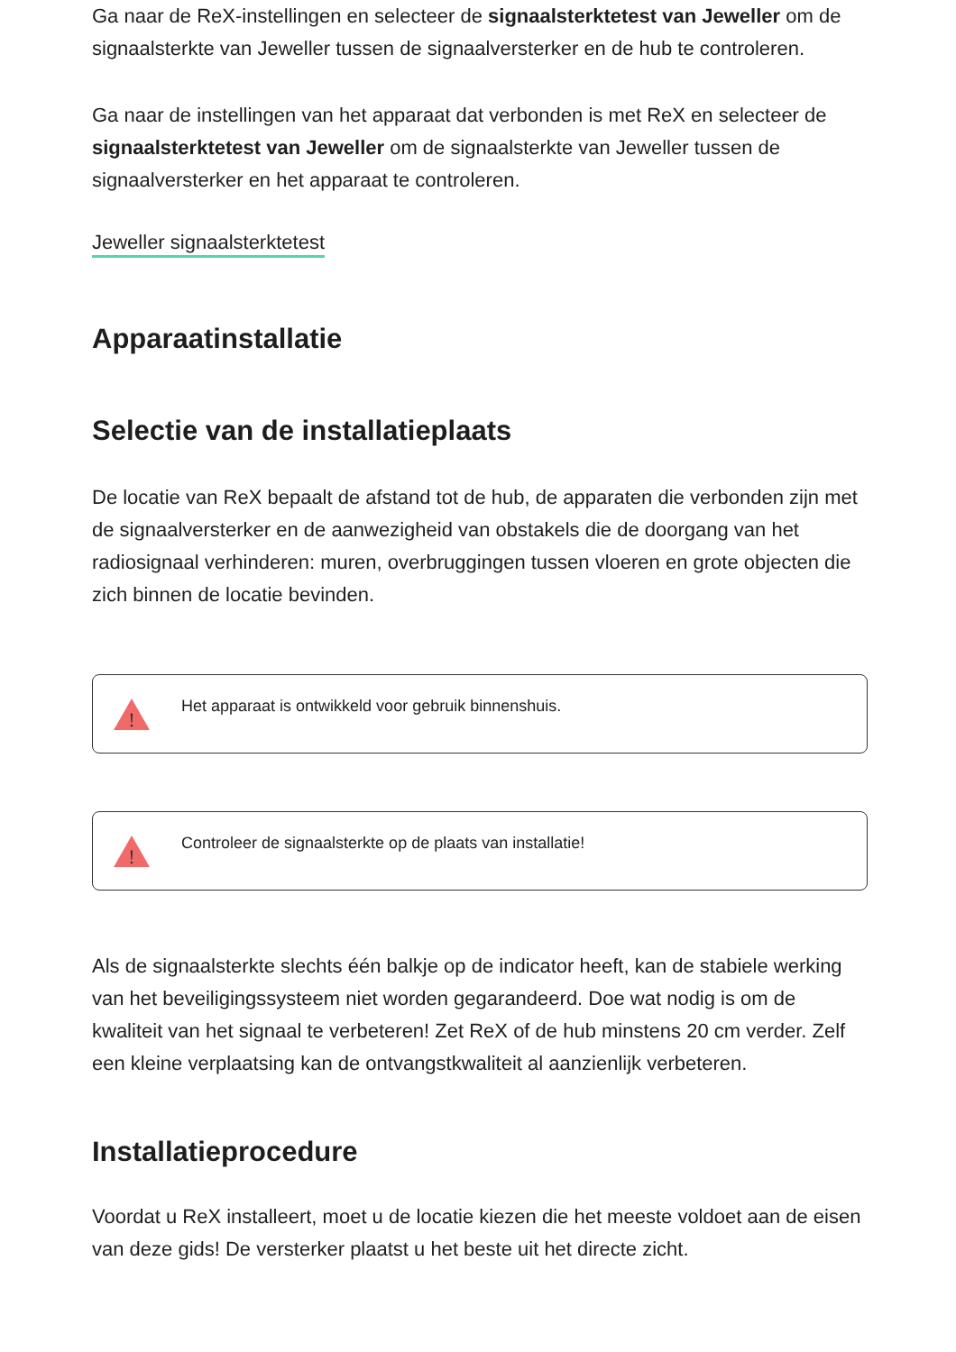Ga naar de ReX-instellingen en selecteer de signaalsterktetest van Jeweller om de signaalsterkte van Jeweller tussen de signaalversterker en de hub te controleren.
Ga naar de instellingen van het apparaat dat verbonden is met ReX en selecteer de signaalsterktetest van Jeweller om de signaalsterkte van Jeweller tussen de signaalversterker en het apparaat te controleren.
Jeweller signaalsterktetest
Apparaatinstallatie
Selectie van de installatieplaats
De locatie van ReX bepaalt de afstand tot de hub, de apparaten die verbonden zijn met de signaalversterker en de aanwezigheid van obstakels die de doorgang van het radiosignaal verhinderen: muren, overbruggingen tussen vloeren en grote objecten die zich binnen de locatie bevinden.
!
Het apparaat is ontwikkeld voor gebruik binnenshuis.
!
Controleer de signaalsterkte op de plaats van installatie!
Als de signaalsterkte slechts één balkje op de indicator heeft, kan de stabiele werking van het beveiligingssysteem niet worden gegarandeerd. Doe wat nodig is om de kwaliteit van het signaal te verbeteren! Zet ReX of de hub minstens 20 cm verder. Zelf een kleine verplaatsing kan de ontvangstkwaliteit al aanzienlijk verbeteren.
Installatieprocedure
Voordat u ReX installeert, moet u de locatie kiezen die het meeste voldoet aan de eisen van deze gids! De versterker plaatst u het beste uit het directe zicht.